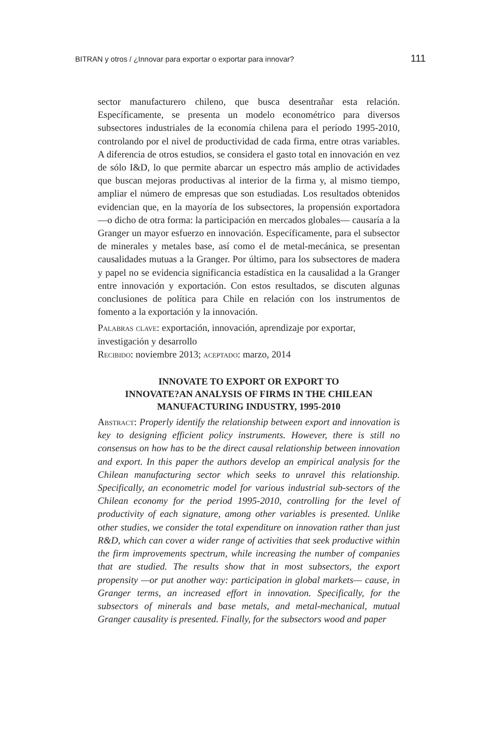BITRAN y otros / ¿Innovar para exportar o exportar para innovar? 111
sector manufacturero chileno, que busca desentrañar esta relación. Específicamente, se presenta un modelo econométrico para diversos subsectores industriales de la economía chilena para el período 1995-2010, controlando por el nivel de productividad de cada firma, entre otras variables. A diferencia de otros estudios, se considera el gasto total en innovación en vez de sólo I&D, lo que permite abarcar un espectro más amplio de actividades que buscan mejoras productivas al interior de la firma y, al mismo tiempo, ampliar el número de empresas que son estudiadas. Los resultados obtenidos evidencian que, en la mayoría de los subsectores, la propensión exportadora —o dicho de otra forma: la participación en mercados globales— causaría a la Granger un mayor esfuerzo en innovación. Específicamente, para el subsector de minerales y metales base, así como el de metal-mecánica, se presentan causalidades mutuas a la Granger. Por último, para los subsectores de madera y papel no se evidencia significancia estadística en la causalidad a la Granger entre innovación y exportación. Con estos resultados, se discuten algunas conclusiones de política para Chile en relación con los instrumentos de fomento a la exportación y la innovación.
Palabras clave: exportación, innovación, aprendizaje por exportar, investigación y desarrollo
Recibido: noviembre 2013; aceptado: marzo, 2014
INNOVATE TO EXPORT OR EXPORT TO
INNOVATE?AN ANALYSIS OF FIRMS IN THE CHILEAN
MANUFACTURING INDUSTRY, 1995-2010
Abstract: Properly identify the relationship between export and innovation is key to designing efficient policy instruments. However, there is still no consensus on how has to be the direct causal relationship between innovation and export. In this paper the authors develop an empirical analysis for the Chilean manufacturing sector which seeks to unravel this relationship. Specifically, an econometric model for various industrial sub-sectors of the Chilean economy for the period 1995-2010, controlling for the level of productivity of each signature, among other variables is presented. Unlike other studies, we consider the total expenditure on innovation rather than just R&D, which can cover a wider range of activities that seek productive within the firm improvements spectrum, while increasing the number of companies that are studied. The results show that in most subsectors, the export propensity —or put another way: participation in global markets— cause, in Granger terms, an increased effort in innovation. Specifically, for the subsectors of minerals and base metals, and metal-mechanical, mutual Granger causality is presented. Finally, for the subsectors wood and paper